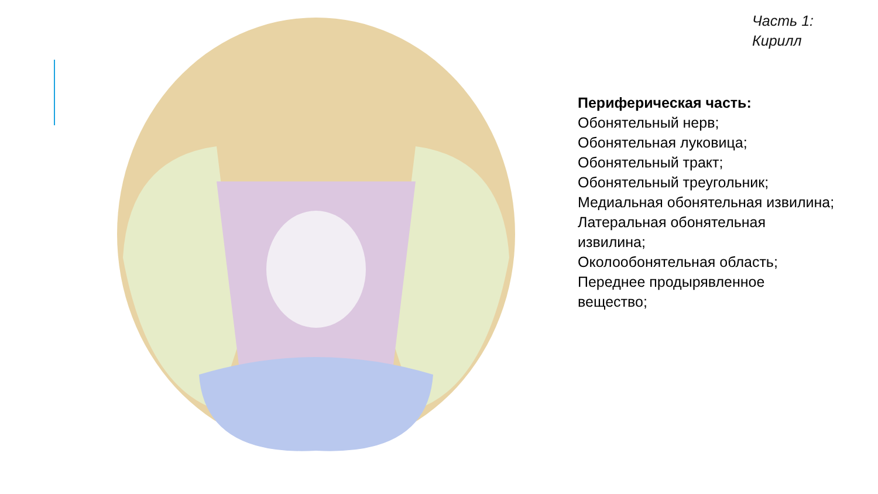Часть 1:
Кирилл
Периферическая часть:
Обонятельный нерв;
Обонятельная луковица;
Обонятельный тракт;
Обонятельный треугольник;
Медиальная обонятельная извилина;
Латеральная обонятельная извилина;
Околообонятельная область;
Переднее продырявленное вещество;